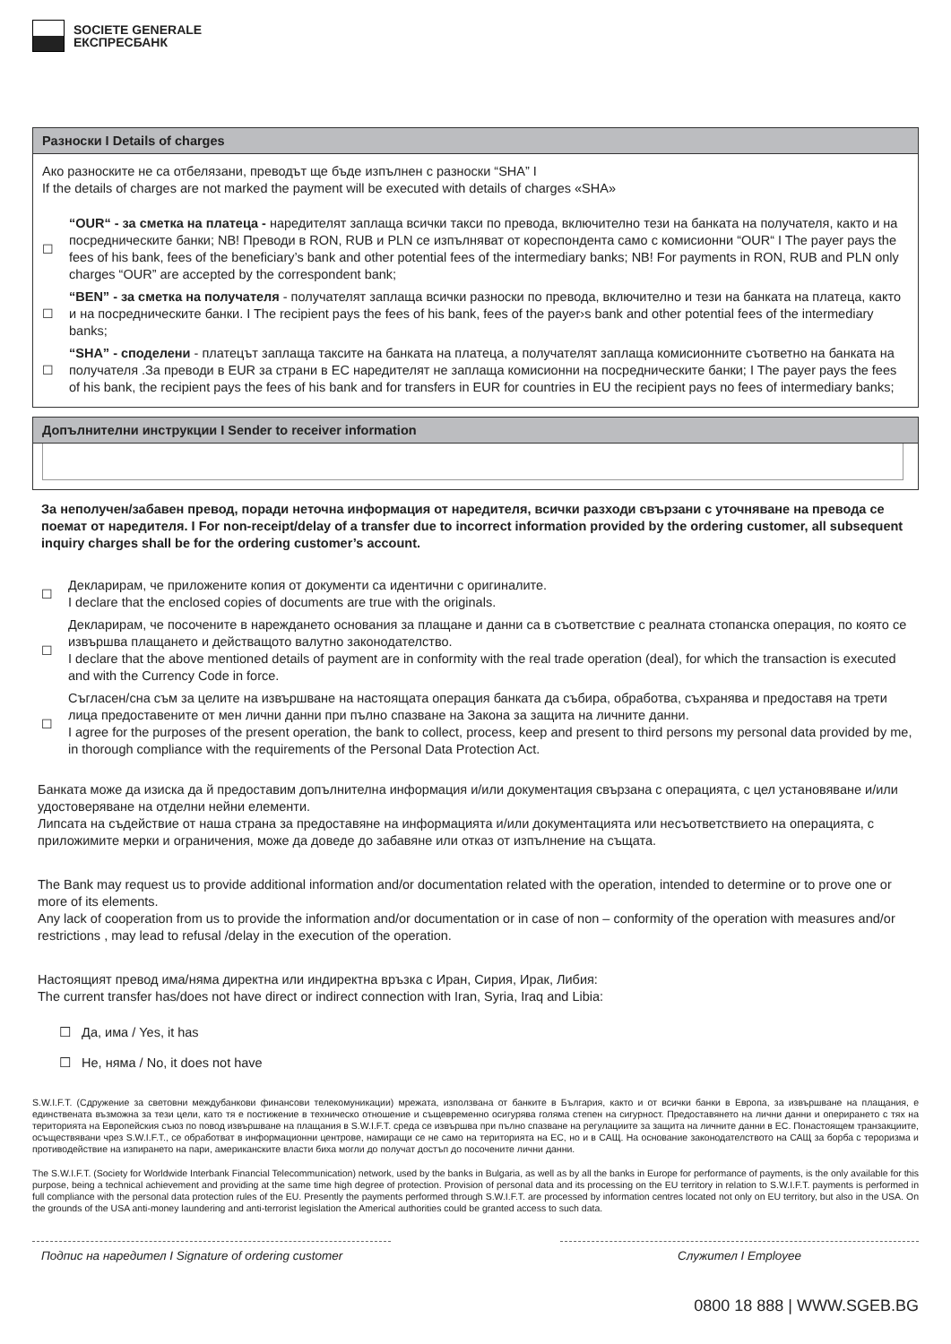SOCIETE GENERALE
ЕКСПРЕСБАНК
Разноски I Details of charges
Ако разноските не са отбелязани, преводът ще бъде изпълнен с разноски “SHA” I
If the details of charges are not marked the payment will be executed with details of charges «SHA»
☐
“OUR“ - за сметка на платеца - наредителят заплаща всички такси по превода, включително тези на банката на получателя, както и на посредническите банки; NB! Преводи в RON, RUB и PLN се изпълняват от кореспондента само с комисионни “OUR“ I The payer pays the fees of his bank, fees of the beneficiary’s bank and other potential fees of the intermediary banks; NB! For payments in RON, RUB and PLN only charges “OUR” are accepted by the correspondent bank;
☐
“BEN” - за сметка на получателя - получателят заплаща всички разноски по превода, включително и тези на банката на платеца, както и на посредническите банки. I The recipient pays the fees of his bank, fees of the payer›s bank and other potential fees of the intermediary banks;
☐
“SHA” - споделени - платецът заплаща таксите на банката на платеца, а получателят заплаща комисионните съответно на банката на получателя .За преводи в EUR за страни в ЕС наредителят не заплаща комисионни на посредническите банки; I The payer pays the fees of his bank, the recipient pays the fees of his bank and for transfers in EUR for countries in EU the recipient pays no fees of intermediary banks;
Допълнителни инструкции I Sender to receiver information
За неполучен/забавен превод, поради неточна информация от наредителя, всички разходи свързани с уточняване на превода се поемат от наредителя. I For non-receipt/delay of a transfer due to incorrect information provided by the ordering customer, all subsequent inquiry charges shall be for the ordering customer’s account.
☐
Декларирам, че приложените копия от документи са идентични с оригиналите.
I declare that the enclosed copies of documents are true with the originals.
☐
Декларирам, че посочените в нареждането основания за плащане и данни са в съответствие с реалната стопанска операция, по която се извършва плащането и действащото валутно законодателство.
I declare that the above mentioned details of payment are in conformity with the real trade operation (deal), for which the transaction is executed and with the Currency Code in force.
☐
Съгласен/сна съм за целите на извършване на настоящата операция банката да събира, обработва, съхранява и предоставя на трети лица предоставените от мен лични данни при пълно спазване на Закона за защита на личните данни.
I agree for the purposes of the present operation, the bank to collect, process, keep and present to third persons my personal data provided by me, in thorough compliance with the requirements of the Personal Data Protection Act.
Банката може да изиска да й предоставим допълнителна информация и/или документация свързана с операцията, с цел установяване и/или удостоверяване на отделни нейни елементи.
Липсата на съдействие от наша страна за предоставяне на информацията и/или документацията или несъответствието на операцията, с приложимите мерки и ограничения, може да доведе до забавяне или отказ от изпълнение на същата.
The Bank may request us to provide additional information and/or documentation related with the operation, intended to determine or to prove one or more of its elements.
Any lack of cooperation from us to provide the information and/or documentation or in case of non – conformity of the operation with measures and/or restrictions , may lead to refusal /delay in the execution of the operation.
Настоящият превод има/няма директна или индиректна връзка с Иран, Сирия, Ирак, Либия:
The current transfer has/does not have direct or indirect connection with Iran, Syria, Iraq and Libia:
☐ Да, има / Yes, it has
☐ Не, няма / No, it does not have
S.W.I.F.T. (Сдружение за световни междубанкови финансови телекомуникации) мрежата, използвана от банките в България, както и от всички банки в Европа, за извършване на плащания, е единствената възможна за тези цели, като тя е постижение в техническо отношение и същевременно осигурява голяма степен на сигурност. Предоставянето на лични данни и опериранeто с тях на територията на Европейския съюз по повод извършване на плащания в S.W.I.F.T. среда се извършва при пълно спазване на регулациите за защита на личните данни в ЕС. Понастоящем транзакциите, осъществявани чрез S.W.I.F.T., се обработват в информационни центрове, намиращи се не само на територията на ЕС, но и в САЩ. На основание законодателството на САЩ за борба с тероризма и противодействие на изпирането на пари, американските власти биха могли до получат достъп до посочените лични данни.
The S.W.I.F.T. (Society for Worldwide Interbank Financial Telecommunication) network, used by the banks in Bulgaria, as well as by all the banks in Europe for performance of payments, is the only available for this purpose, being a technical achievement and providing at the same time high degree of protection. Provision of personal data and its processing on the EU territory in relation to S.W.I.F.T. payments is performed in full compliance with the personal data protection rules of the EU. Presently the payments performed through S.W.I.F.T. are processed by information centres located not only on EU territory, but also in the USA. On the grounds of the USA anti-money laundering and anti-terrorist legislation the Americal authorities could be granted access to such data.
Подпис на наредител I Signature of ordering customer
Служител I Employee
0800 18 888 | WWW.SGEB.BG